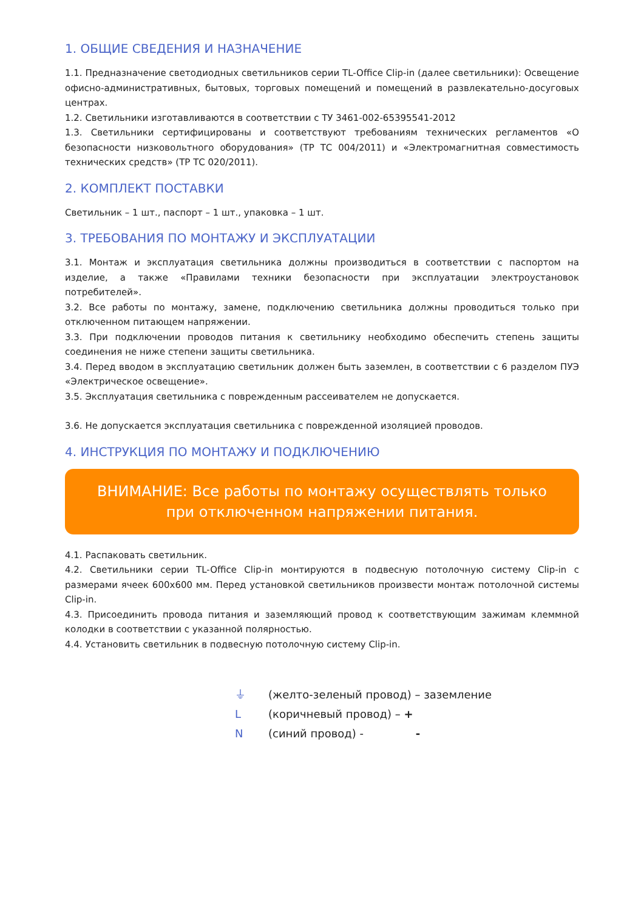1. ОБЩИЕ СВЕДЕНИЯ И НАЗНАЧЕНИЕ
1.1. Предназначение светодиодных светильников серии TL-Office Clip-in (далее светильники): Освещение офисно-административных, бытовых, торговых помещений и помещений в развлекательно-досуговых центрах.
1.2. Светильники изготавливаются в соответствии с ТУ 3461-002-65395541-2012
1.3. Светильники сертифицированы и соответствуют требованиям технических регламентов «О безопасности низковольтного оборудования» (ТР ТС 004/2011) и «Электромагнитная совместимость технических средств» (ТР ТС 020/2011).
2. КОМПЛЕКТ ПОСТАВКИ
Светильник – 1 шт., паспорт – 1 шт., упаковка – 1 шт.
3. ТРЕБОВАНИЯ ПО МОНТАЖУ И ЭКСПЛУАТАЦИИ
3.1. Монтаж и эксплуатация светильника должны производиться в соответствии с паспортом на изделие, а также «Правилами техники безопасности при эксплуатации электроустановок потребителей».
3.2. Все работы по монтажу, замене, подключению светильника должны проводиться только при отключенном питающем напряжении.
3.3. При подключении проводов питания к светильнику необходимо обеспечить степень защиты соединения не ниже степени защиты светильника.
3.4. Перед вводом в эксплуатацию светильник должен быть заземлен, в соответствии с 6 разделом ПУЭ «Электрическое освещение».
3.5. Эксплуатация светильника с поврежденным рассеивателем не допускается.
3.6. Не допускается эксплуатация светильника с поврежденной изоляцией проводов.
4. ИНСТРУКЦИЯ ПО МОНТАЖУ И ПОДКЛЮЧЕНИЮ
ВНИМАНИЕ: Все работы по монтажу осуществлять только
при отключенном напряжении питания.
4.1. Распаковать светильник.
4.2. Светильники серии TL-Office Clip-in монтируются в подвесную потолочную систему Clip-in с размерами ячеек 600х600 мм. Перед установкой светильников произвести монтаж потолочной системы Clip-in.
4.3. Присоединить провода питания и заземляющий провод к соответствующим зажимам клеммной колодки в соответствии с указанной полярностью.
4.4. Установить светильник в подвесную потолочную систему Clip-in.
⏚ (желто-зеленый провод) – заземление
L (коричневый провод) – +
N (синий провод) - -